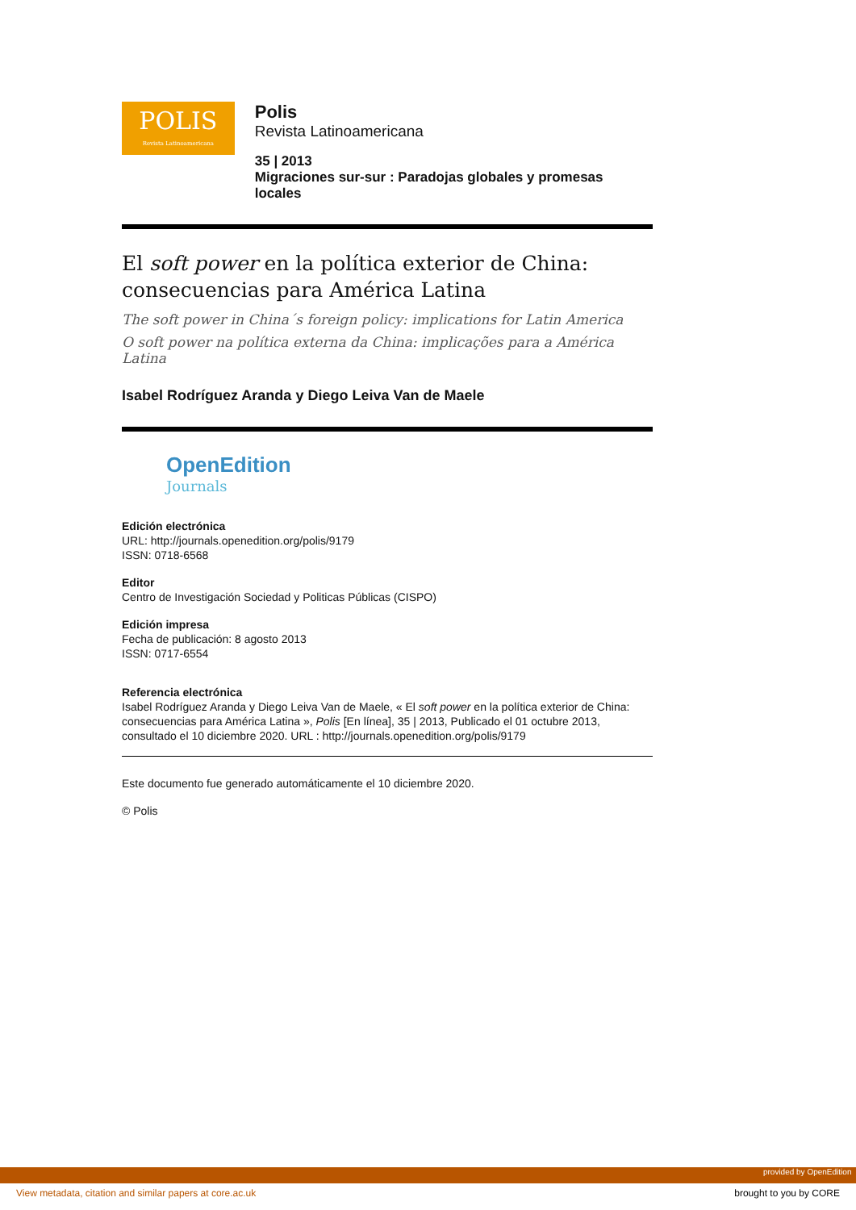POLIS
Revista Latinoamericana
Polis
Revista Latinoamericana
35 | 2013
Migraciones sur-sur : Paradojas globales y promesas locales
El soft power en la política exterior de China: consecuencias para América Latina
The soft power in China´s foreign policy: implications for Latin America
O soft power na política externa da China: implicações para a América Latina
Isabel Rodríguez Aranda y Diego Leiva Van de Maele
OpenEdition
Journals
Edición electrónica
URL: http://journals.openedition.org/polis/9179
ISSN: 0718-6568
Editor
Centro de Investigación Sociedad y Politicas Públicas (CISPO)
Edición impresa
Fecha de publicación: 8 agosto 2013
ISSN: 0717-6554
Referencia electrónica
Isabel Rodríguez Aranda y Diego Leiva Van de Maele, « El soft power en la política exterior de China: consecuencias para América Latina », Polis [En línea], 35 | 2013, Publicado el 01 octubre 2013, consultado el 10 diciembre 2020. URL : http://journals.openedition.org/polis/9179
Este documento fue generado automáticamente el 10 diciembre 2020.
© Polis
provided by OpenEdition
View metadata, citation and similar papers at core.ac.uk brought to you by CORE